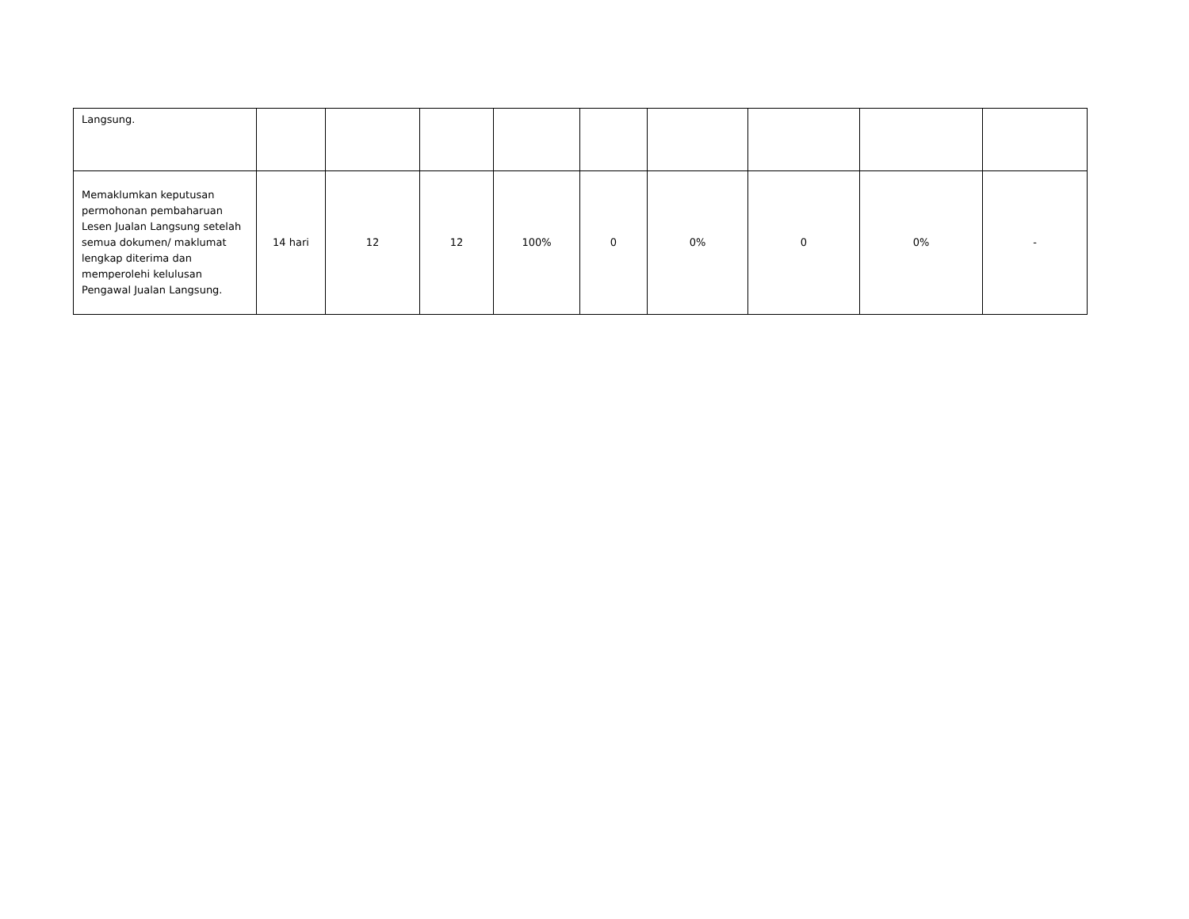| Langsung. | | | | | | | | | |
| Memaklumkan keputusan permohonan pembaharuan Lesen Jualan Langsung setelah semua dokumen/ maklumat lengkap diterima dan memperolehi kelulusan Pengawal Jualan Langsung. | 14 hari | 12 | 12 | 100% | 0 | 0% | 0 | 0% | - |